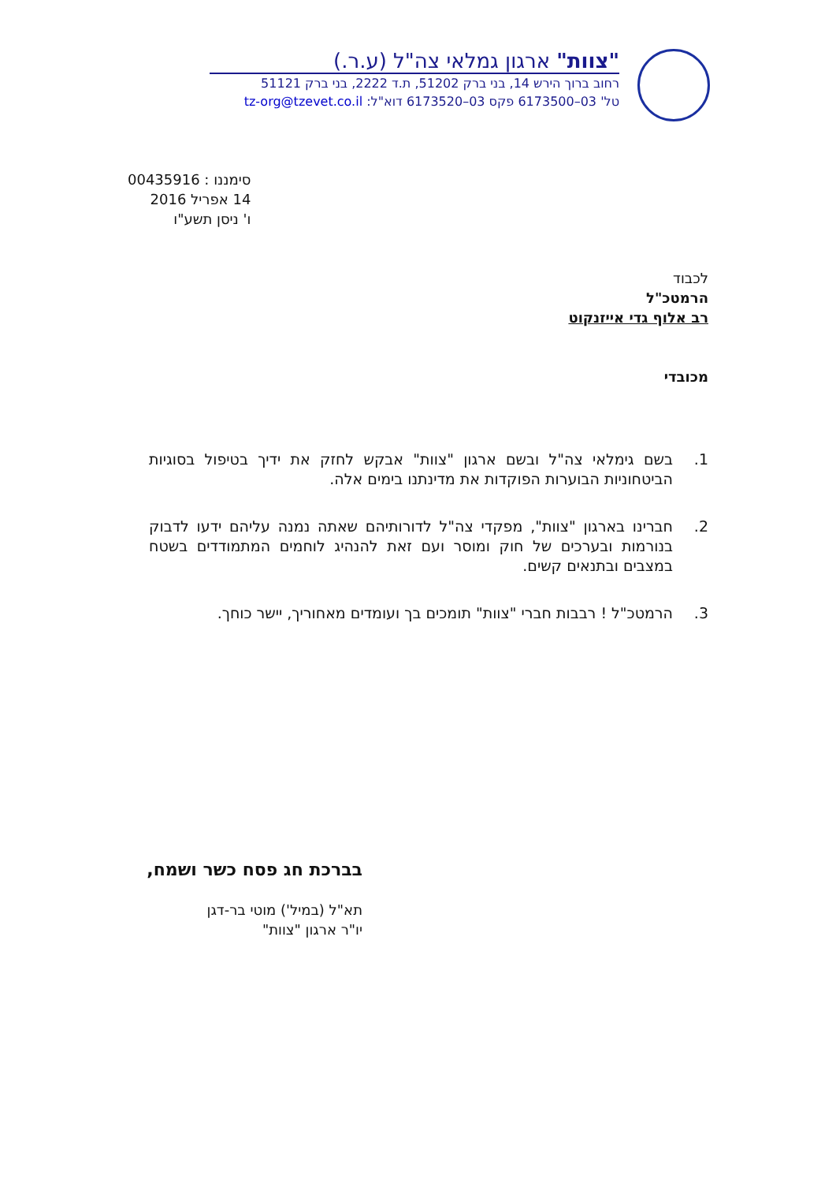"צוות" ארגון גמלאי צה"ל (ע.ר.)
רחוב ברוך הירש 14, בני ברק 51202, ת.ד 2222, בני ברק 51121
טל' 03–6173500 פקס 03–6173520 דוא"ל: tz-org@tzevet.co.il
סימננו : 00435916
14 אפריל 2016
ו' ניסן תשע"ו
לכבוד
הרמטכ"ל
רב אלוף גדי אייזנקוט
מכובדי
1. בשם גימלאי צה"ל ובשם ארגון "צוות" אבקש לחזק את ידיך בטיפול בסוגיות הביטחוניות הבוערות הפוקדות את מדינתנו בימים אלה.
2. חברינו בארגון "צוות", מפקדי צה"ל לדורותיהם שאתה נמנה עליהם ידעו לדבוק בנורמות ובערכים של חוק ומוסר ועם זאת להנהיג לוחמים המתמודדים בשטח במצבים ובתנאים קשים.
3. הרמטכ"ל ! רבבות חברי "צוות" תומכים בך ועומדים מאחוריך, יישר כוחך.
בברכת חג פסח כשר ושמח,
תא"ל (במיל') מוטי בר-דגן
יו"ר ארגון "צוות"